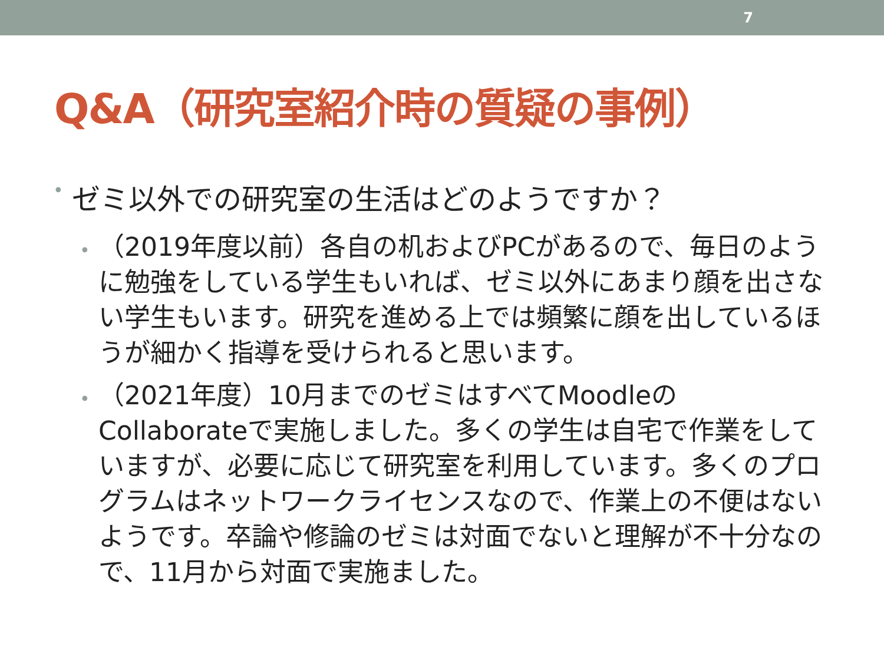7
Q&A（研究室紹介時の質疑の事例）
• ゼミ以外での研究室の生活はどのようですか？
• （2019年度以前）各自の机およびPCがあるので、毎日のように勉強をしている学生もいれば、ゼミ以外にあまり顔を出さない学生もいます。研究を進める上では頻繁に顔を出しているほうが細かく指導を受けられると思います。
• （2021年度）10月までのゼミはすべてMoodleのCollaborateで実施しました。多くの学生は自宅で作業をしていますが、必要に応じて研究室を利用しています。多くのプログラムはネットワークライセンスなので、作業上の不便はないようです。卒論や修論のゼミは対面でないと理解が不十分なので、11月から対面で実施ました。